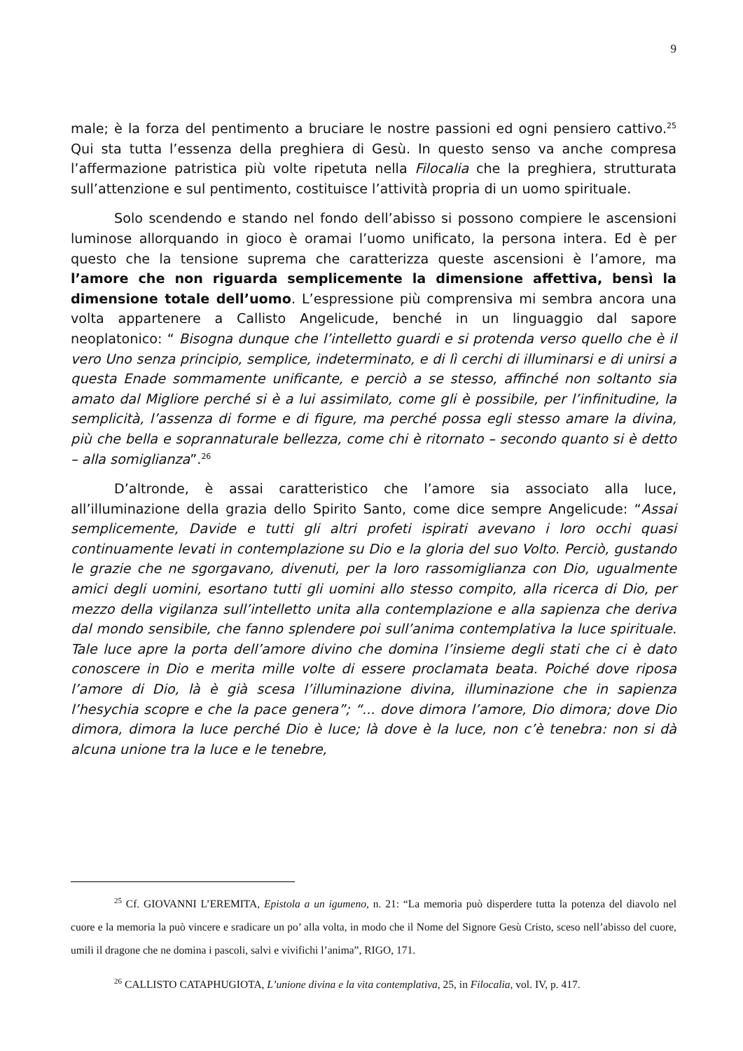9
male; è la forza del pentimento a bruciare le nostre passioni ed ogni pensiero cattivo.<sup>25</sup> Qui sta tutta l’essenza della preghiera di Gesù. In questo senso va anche compresa l’affermazione patristica più volte ripetuta nella Filocalia che la preghiera, strutturata sull’attenzione e sul pentimento, costituisce l’attività propria di un uomo spirituale.
Solo scendendo e stando nel fondo dell’abisso si possono compiere le ascensioni luminose allorquando in gioco è oramai l’uomo unificato, la persona intera. Ed è per questo che la tensione suprema che caratterizza queste ascensioni è l’amore, ma l’amore che non riguarda semplicemente la dimensione affettiva, bensì la dimensione totale dell’uomo. L’espressione più comprensiva mi sembra ancora una volta appartenere a Callisto Angelicude, benché in un linguaggio dal sapore neoplatonico: “ Bisogna dunque che l’intelletto guardi e si protenda verso quello che è il vero Uno senza principio, semplice, indeterminato, e di lì cerchi di illuminarsi e di unirsi a questa Enade sommamente unificante, e perciò a se stesso, affinché non soltanto sia amato dal Migliore perché si è a lui assimilato, come gli è possibile, per l’infinitudine, la semplicità, l’assenza di forme e di figure, ma perché possa egli stesso amare la divina, più che bella e soprannaturale bellezza, come chi è ritornato – secondo quanto si è detto – alla somiglianza”.<sup>26</sup>
D’altronde, è assai caratteristico che l’amore sia associato alla luce, all’illuminazione della grazia dello Spirito Santo, come dice sempre Angelicude: “Assai semplicemente, Davide e tutti gli altri profeti ispirati avevano i loro occhi quasi continuamente levati in contemplazione su Dio e la gloria del suo Volto. Perciò, gustando le grazie che ne sgorgavano, divenuti, per la loro rassomiglianza con Dio, ugualmente amici degli uomini, esortano tutti gli uomini allo stesso compito, alla ricerca di Dio, per mezzo della vigilanza sull’intelletto unita alla contemplazione e alla sapienza che deriva dal mondo sensibile, che fanno splendere poi sull’anima contemplativa la luce spirituale. Tale luce apre la porta dell’amore divino che domina l’insieme degli stati che ci è dato conoscere in Dio e merita mille volte di essere proclamata beata. Poiché dove riposa l’amore di Dio, là è già scesa l’illuminazione divina, illuminazione che in sapienza l’hesychia scopre e che la pace genera”; “... dove dimora l’amore, Dio dimora; dove Dio dimora, dimora la luce perché Dio è luce; là dove è la luce, non c’è tenebra: non si dà alcuna unione tra la luce e le tenebre,
<sup>25</sup> Cf. GIOVANNI L’EREMITA, Epistola a un igumeno, n. 21: “La memoria può disperdere tutta la potenza del diavolo nel cuore e la memoria la può vincere e sradicare un po’ alla volta, in modo che il Nome del Signore Gesù Cristo, sceso nell’abisso del cuore, umili il dragone che ne domina i pascoli, salvi e vivifichi l’anima”, RIGO, 171.
<sup>26</sup> CALLISTO CATAPHUGIOTA, L’unione divina e la vita contemplativa, 25, in Filocalia, vol. IV, p. 417.